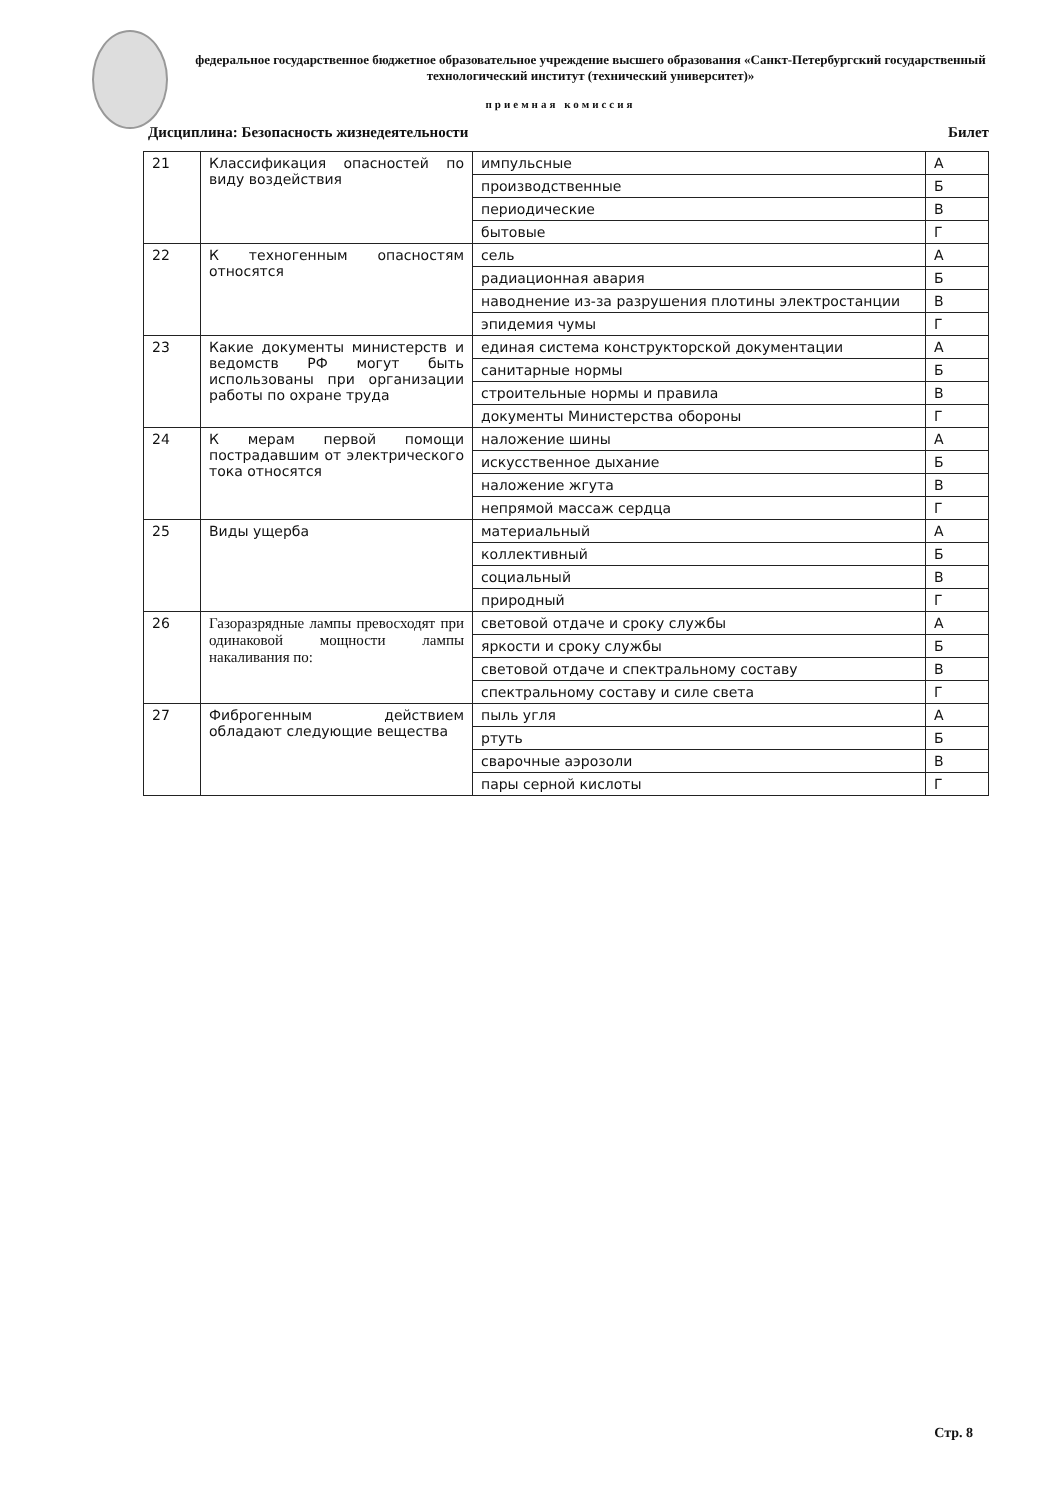федеральное государственное бюджетное образовательное учреждение высшего образования «Санкт-Петербургский государственный технологический институт (технический университет)»
приемная комиссия
Дисциплина: Безопасность жизнедеятельности Билет
| 21 | Классификация опасностей по виду воздействия | импульсные | А |
| | | производственные | Б |
| | | периодические | В |
| | | бытовые | Г |
| 22 | К техногенным опасностям относятся | сель | А |
| | | радиационная авария | Б |
| | | наводнение из-за разрушения плотины электростанции | В |
| | | эпидемия чумы | Г |
| 23 | Какие документы министерств и ведомств РФ могут быть использованы при организации работы по охране труда | единая система конструкторской документации | А |
| | | санитарные нормы | Б |
| | | строительные нормы и правила | В |
| | | документы Министерства обороны | Г |
| 24 | К мерам первой помощи пострадавшим от электрического тока относятся | наложение шины | А |
| | | искусственное дыхание | Б |
| | | наложение жгута | В |
| | | непрямой массаж сердца | Г |
| 25 | Виды ущерба | материальный | А |
| | | коллективный | Б |
| | | социальный | В |
| | | природный | Г |
| 26 | Газоразрядные лампы превосходят при одинаковой мощности лампы накаливания по: | световой отдаче и сроку службы | А |
| | | яркости и сроку службы | Б |
| | | световой отдаче и спектральному составу | В |
| | | спектральному составу и силе света | Г |
| 27 | Фиброгенным действием обладают следующие вещества | пыль угля | А |
| | | ртуть | Б |
| | | сварочные аэрозоли | В |
| | | пары серной кислоты | Г |
Стр. 8